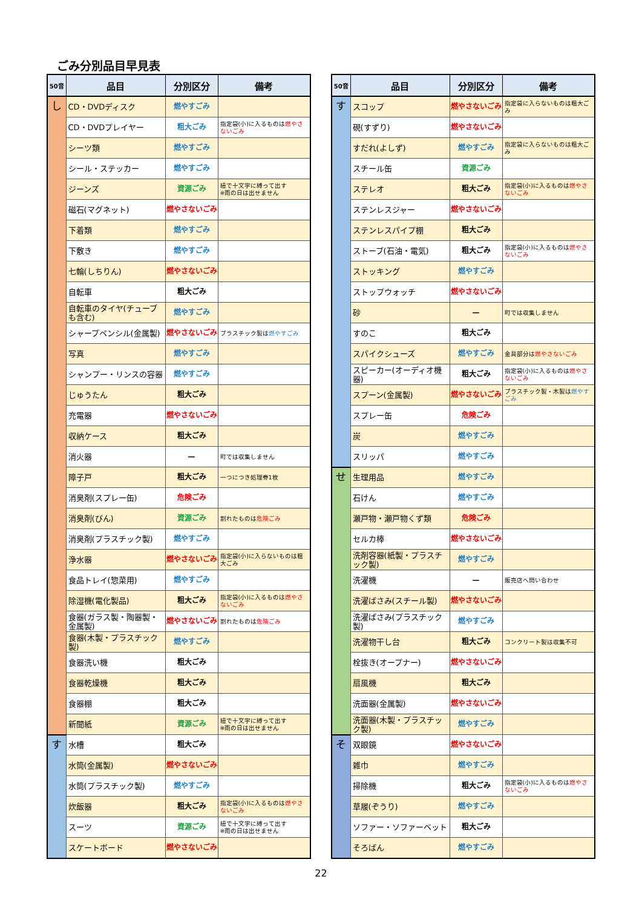ごみ分別品目早見表
| 50音 | 品目 | 分別区分 | 備考 |
| --- | --- | --- | --- |
| し | CD・DVDディスク | 燃やすごみ | |
| | CD・DVDプレイヤー | 粗大ごみ | 指定袋(小)に入るものは 燃やさないごみ |
| | シーツ類 | 燃やすごみ | |
| | シール・ステッカー | 燃やすごみ | |
| | ジーンズ | 資源ごみ | 紐で十文字に縛って出す ※雨の日は出せません |
| | 磁石(マグネット) | 燃やさないごみ | |
| | 下着類 | 燃やすごみ | |
| | 下敷き | 燃やすごみ | |
| | 七輪(しちりん) | 燃やさないごみ | |
| | 自転車 | 粗大ごみ | |
| | 自転車のタイヤ(チューブも含む) | 燃やすごみ | |
| | シャープペンシル(金属製) | 燃やさないごみ | プラスチック製は 燃やすごみ |
| | 写真 | 燃やすごみ | |
| | シャンプー・リンスの容器 | 燃やすごみ | |
| | じゅうたん | 粗大ごみ | |
| | 充電器 | 燃やさないごみ | |
| | 収納ケース | 粗大ごみ | |
| | 消火器 | — | 町では収集しません |
| | 障子戸 | 粗大ごみ | 一つにつき処理券1枚 |
| | 消臭剤(スプレー缶) | 危険ごみ | |
| | 消臭剤(びん) | 資源ごみ | 割れたものは 危険ごみ |
| | 消臭剤(プラスチック製) | 燃やすごみ | |
| | 浄水器 | 燃やさないごみ | 指定袋(小)に入らないものは粗大ごみ |
| | 食品トレイ(惣菜用) | 燃やすごみ | |
| | 除湿機(電化製品) | 粗大ごみ | 指定袋(小)に入るものは 燃やさないごみ |
| | 食器(ガラス製・陶器製・金属製) | 燃やさないごみ | 割れたものは 危険ごみ |
| | 食器(木製・プラスチック製) | 燃やすごみ | |
| | 食器洗い機 | 粗大ごみ | |
| | 食器乾燥機 | 粗大ごみ | |
| | 食器棚 | 粗大ごみ | |
| | 新聞紙 | 資源ごみ | 紐で十文字に縛って出す ※雨の日は出せません |
| す | 水槽 | 粗大ごみ | |
| | 水筒(金属製) | 燃やさないごみ | |
| | 水筒(プラスチック製) | 燃やすごみ | |
| | 炊飯器 | 粗大ごみ | 指定袋(小)に入るものは 燃やさないごみ |
| | スーツ | 資源ごみ | 紐で十文字に縛って出す ※雨の日は出せません |
| | スケートボード | 燃やさないごみ | |
| 50音 | 品目 | 分別区分 | 備考 |
| --- | --- | --- | --- |
| す | スコップ | 燃やさないごみ | 指定袋に入らないものは粗大ごみ |
| | 硯(すずり) | 燃やさないごみ | |
| | すだれ(よしず) | 燃やすごみ | 指定袋に入らないものは粗大ごみ |
| | スチール缶 | 資源ごみ | |
| | ステレオ | 粗大ごみ | 指定袋(小)に入るものは 燃やさないごみ |
| | ステンレスジャー | 燃やさないごみ | |
| | ステンレスパイプ棚 | 粗大ごみ | |
| | ストーブ(石油・電気) | 粗大ごみ | 指定袋(小)に入るものは 燃やさないごみ |
| | ストッキング | 燃やすごみ | |
| | ストップウォッチ | 燃やさないごみ | |
| | 砂 | — | 町では収集しません |
| | すのこ | 粗大ごみ | |
| | スパイクシューズ | 燃やすごみ | 金具部分は 燃やさないごみ |
| | スピーカー(オーディオ機器) | 粗大ごみ | 指定袋(小)に入るものは 燃やさないごみ |
| | スプーン(金属製) | 燃やさないごみ | プラスチック製・木製は 燃やすごみ |
| | スプレー缶 | 危険ごみ | |
| | 炭 | 燃やすごみ | |
| | スリッパ | 燃やすごみ | |
| せ | 生理用品 | 燃やすごみ | |
| | 石けん | 燃やすごみ | |
| | 瀬戸物・瀬戸物くず類 | 危険ごみ | |
| | セルカ棒 | 燃やさないごみ | |
| | 洗剤容器(紙製・プラスチック製) | 燃やすごみ | |
| | 洗濯機 | — | 販売店へ問い合わせ |
| | 洗濯ばさみ(スチール製) | 燃やさないごみ | |
| | 洗濯ばさみ(プラスチック製) | 燃やすごみ | |
| | 洗濯物干し台 | 粗大ごみ | コンクリート製は収集不可 |
| | 栓抜き(オープナー) | 燃やさないごみ | |
| | 扇風機 | 粗大ごみ | |
| | 洗面器(金属製) | 燃やさないごみ | |
| | 洗面器(木製・プラスチック製) | 燃やすごみ | |
| そ | 双眼鏡 | 燃やさないごみ | |
| | 雑巾 | 燃やすごみ | |
| | 掃除機 | 粗大ごみ | 指定袋(小)に入るものは 燃やさないごみ |
| | 草履(ぞうり) | 燃やすごみ | |
| | ソファー・ソファーベット | 粗大ごみ | |
| | そろばん | 燃やすごみ | |
22